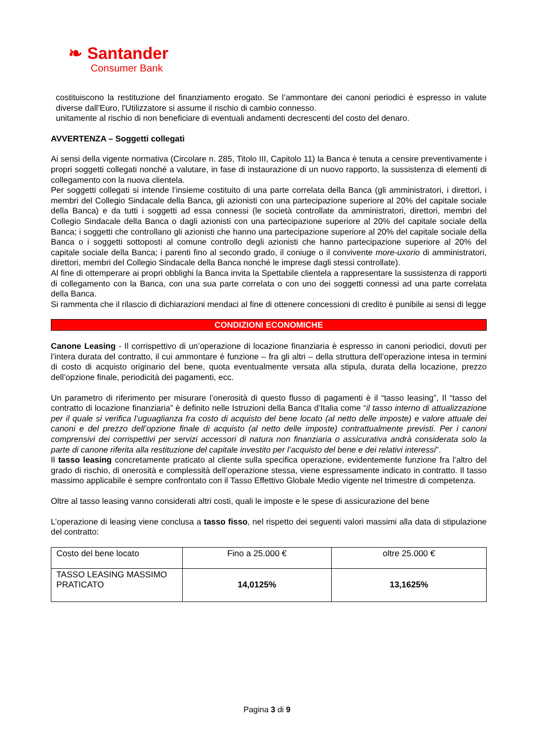❧ Santander
Consumer Bank
costituiscono la restituzione del finanziamento erogato. Se l’ammontare dei canoni periodici è espresso in valute diverse dall’Euro, l'Utilizzatore si assume il rischio di cambio connesso.
unitamente al rischio di non beneficiare di eventuali andamenti decrescenti del costo del denaro.
AVVERTENZA – Soggetti collegati
Ai sensi della vigente normativa (Circolare n. 285, Titolo III, Capitolo 11) la Banca è tenuta a censire preventivamente i propri soggetti collegati nonché a valutare, in fase di instaurazione di un nuovo rapporto, la sussistenza di elementi di collegamento con la nuova clientela.
Per soggetti collegati si intende l’insieme costituito di una parte correlata della Banca (gli amministratori, i direttori, i membri del Collegio Sindacale della Banca, gli azionisti con una partecipazione superiore al 20% del capitale sociale della Banca) e da tutti i soggetti ad essa connessi (le società controllate da amministratori, direttori, membri del Collegio Sindacale della Banca o dagli azionisti con una partecipazione superiore al 20% del capitale sociale della Banca; i soggetti che controllano gli azionisti che hanno una partecipazione superiore al 20% del capitale sociale della Banca o i soggetti sottoposti al comune controllo degli azionisti che hanno partecipazione superiore al 20% del capitale sociale della Banca; i parenti fino al secondo grado, il coniuge o il convivente more-uxorio di amministratori, direttori, membri del Collegio Sindacale della Banca nonché le imprese dagli stessi controllate).
Al fine di ottemperare ai propri obblighi la Banca invita la Spettabile clientela a rappresentare la sussistenza di rapporti di collegamento con la Banca, con una sua parte correlata o con uno dei soggetti connessi ad una parte correlata della Banca.
Si rammenta che il rilascio di dichiarazioni mendaci al fine di ottenere concessioni di credito è punibile ai sensi di legge
CONDIZIONI ECONOMICHE
Canone Leasing - Il corrispettivo di un’operazione di locazione finanziaria è espresso in canoni periodici, dovuti per l’intera durata del contratto, il cui ammontare è funzione – fra gli altri – della struttura dell’operazione intesa in termini di costo di acquisto originario del bene, quota eventualmente versata alla stipula, durata della locazione, prezzo dell’opzione finale, periodicità dei pagamenti, ecc.
Un parametro di riferimento per misurare l’onerosità di questo flusso di pagamenti è il “tasso leasing”, Il “tasso del contratto di locazione finanziaria” è definito nelle Istruzioni della Banca d’Italia come “il tasso interno di attualizzazione per il quale si verifica l’uguaglianza fra costo di acquisto del bene locato (al netto delle imposte) e valore attuale dei canoni e del prezzo dell’opzione finale di acquisto (al netto delle imposte) contrattualmente previsti. Per i canoni comprensivi dei corrispettivi per servizi accessori di natura non finanziaria o assicurativa andrà considerata solo la parte di canone riferita alla restituzione del capitale investito per l’acquisto del bene e dei relativi interessi”.
Il tasso leasing concretamente praticato al cliente sulla specifica operazione, evidentemente funzione fra l’altro del grado di rischio, di onerosità e complessità dell’operazione stessa, viene espressamente indicato in contratto. Il tasso massimo applicabile è sempre confrontato con il Tasso Effettivo Globale Medio vigente nel trimestre di competenza.
Oltre al tasso leasing vanno considerati altri costi, quali le imposte e le spese di assicurazione del bene
L’operazione di leasing viene conclusa a tasso fisso, nel rispetto dei seguenti valori massimi alla data di stipulazione del contratto:
| Costo del bene locato | Fino a 25.000 € | oltre 25.000 € |
| TASSO LEASING MASSIMO PRATICATO | 14,0125% | 13,1625% |
Pagina 3 di 9